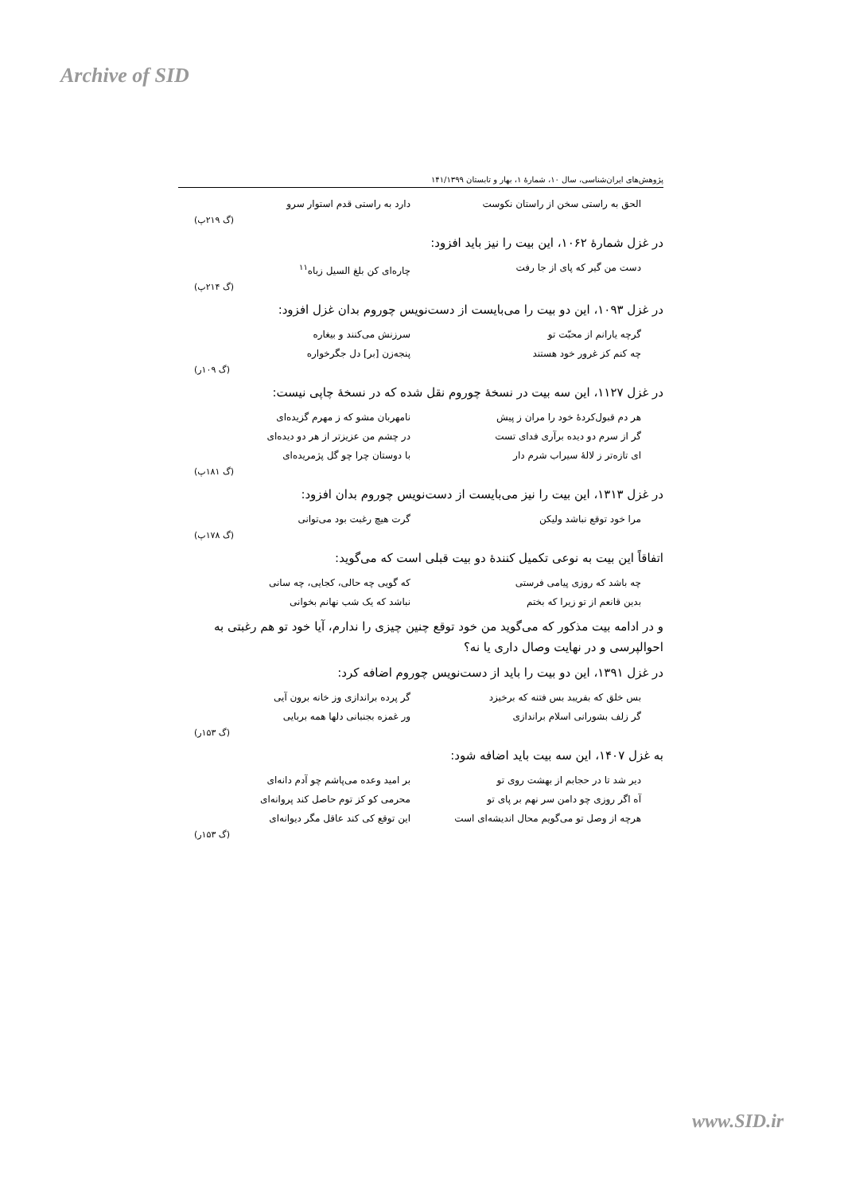Archive of SID
پژوهش‌های ایران‌شناسی، سال ۱۰، شمارۀ ۱، بهار و تابستان ۱۴۱/۱۳۹۹
الحق به راستی سخن از راستان نکوست دارد به راستی قدم استوار سرو
(گ ۲۱۹پ)
در غزل شمارۀ ۱۰۶۲، این بیت را نیز باید افزود:
دست من گیر که پای از جا رفت چاره‌ای کن بلغ السیل زباه<sup>۱۱</sup>
(گ ۲۱۴پ)
در غزل ۱۰۹۳، این دو بیت را می‌بایست از دست‌نویس چوروم بدان غزل افزود:
گرچه یارانم از محبّت تو سرزنش می‌کنند و بیغاره
چه کنم کز غرور خود هستند پنجه‌زن [بر] دل جگرخواره
(گ ۱۰۹ر)
در غزل ۱۱۲۷، این سه بیت در نسخۀ چوروم نقل شده که در نسخۀ چاپی نیست:
هر دم قبول‌کردۀ خود را مران ز پیش نامهربان مشو که ز مهرم گزیده‌ای
گر از سرم دو دیده برآری فدای تست در چشم من عزیزتر از هر دو دیده‌ای
ای تازه‌تر ز لالۀ سیراب شرم دار با دوستان چرا چو گل پژمریده‌ای
(گ ۱۸۱پ)
در غزل ۱۳۱۳، این بیت را نیز می‌بایست از دست‌نویس چوروم بدان افزود:
مرا خود توقع نباشد ولیکن گرت هیچ رغبت بود می‌توانی
(گ ۱۷۸پ)
اتفاقاً این بیت به نوعی تکمیل کنندۀ دو بیت قبلی است که می‌گوید:
چه باشد که روزی پیامی فرستی که گویی چه حالی، کجایی، چه سانی
بدین قانعم از تو زیرا که بختم نباشد که یک شب نهانم بخوانی
و در ادامه بیت مذکور که می‌گوید من خود توقع چنین چیزی را ندارم، آیا خود تو هم رغبتی به احوالپرسی و در نهایت وصال داری یا نه؟
در غزل ۱۳۹۱، این دو بیت را باید از دست‌نویس چوروم اضافه کرد:
بس خلق که بفریبد بس فتنه که برخیزد گر پرده براندازی وز خانه برون آیی
گر زلف بشورانی اسلام براندازی ور غمزه بجنبانی دلها همه بربایی
(گ ۱۵۳ر)
به غزل ۱۴۰۷، این سه بیت باید اضافه شود:
دیر شد تا در حجابم از بهشت روی تو بر امید وعده می‌پاشم چو آدم دانه‌ای
آه اگر روزی چو دامن سر نهم بر پای تو محرمی کو کز توم حاصل کند پروانه‌ای
هرچه از وصل تو می‌گویم محال اندیشه‌ای است این توقع کی کند عاقل مگر دیوانه‌ای
(گ ۱۵۳ر)
www.SID.ir